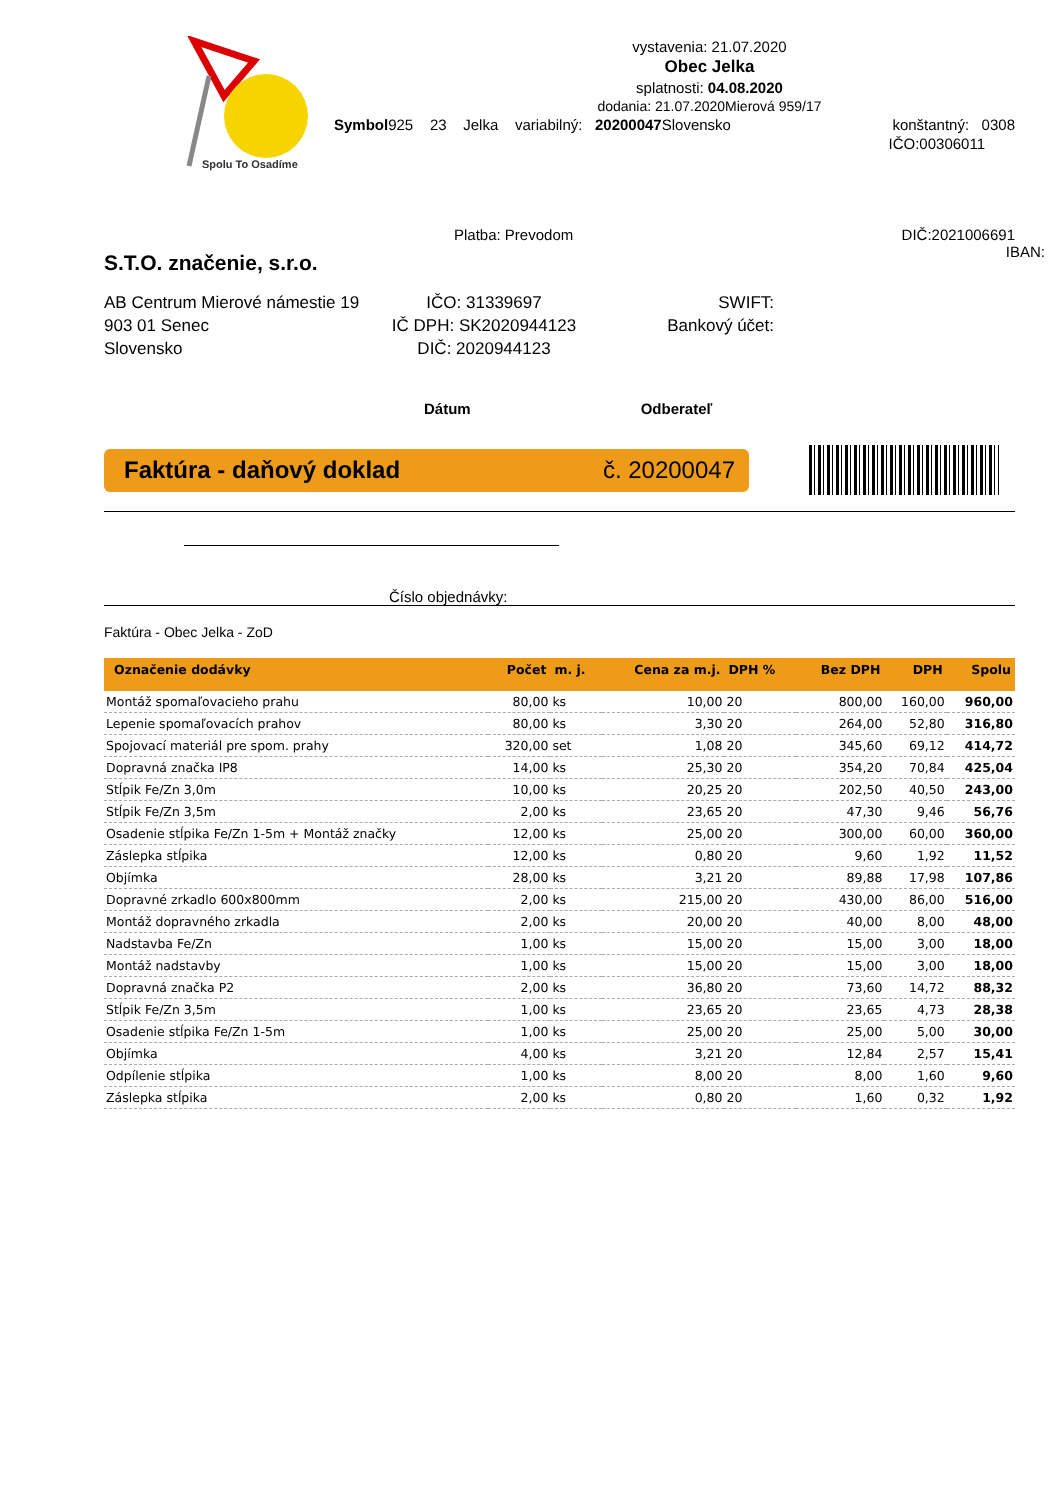Spolu To Osadíme
vystavenia: 21.07.2020
Obec Jelka
splatnosti: 04.08.2020
dodania: 21.07.2020Mierová 959/17
Symbol925 23 Jelka variabilný: 20200047 Slovensko konštantný: 0308
IČO:00306011
Platba: Prevodom DIČ:2021006691
S.T.O. značenie, s.r.o.
IBAN:
AB Centrum Mierové námestie 19
903 01 Senec
Slovensko
IČO: 31339697
IČ DPH: SK2020944123
DIČ: 2020944123
SWIFT:
Bankový účet:
Dátum Odberateľ
Faktúra - daňový doklad č. 20200047
Číslo objednávky:
Faktúra - Obec Jelka - ZoD
| Označenie dodávky | Počet | m. j. | Cena za m.j. | DPH % | Bez DPH | DPH | Spolu |
| --- | --- | --- | --- | --- | --- | --- | --- |
| Montáž spomaľovacieho prahu | 80,00 | ks | 10,00 | 20 | 800,00 | 160,00 | 960,00 |
| Lepenie spomaľovacích prahov | 80,00 | ks | 3,30 | 20 | 264,00 | 52,80 | 316,80 |
| Spojovací materiál pre spom. prahy | 320,00 | set | 1,08 | 20 | 345,60 | 69,12 | 414,72 |
| Dopravná značka IP8 | 14,00 | ks | 25,30 | 20 | 354,20 | 70,84 | 425,04 |
| Stĺpik Fe/Zn 3,0m | 10,00 | ks | 20,25 | 20 | 202,50 | 40,50 | 243,00 |
| Stĺpik Fe/Zn 3,5m | 2,00 | ks | 23,65 | 20 | 47,30 | 9,46 | 56,76 |
| Osadenie stĺpika Fe/Zn 1-5m + Montáž značky | 12,00 | ks | 25,00 | 20 | 300,00 | 60,00 | 360,00 |
| Záslepka stĺpika | 12,00 | ks | 0,80 | 20 | 9,60 | 1,92 | 11,52 |
| Objímka | 28,00 | ks | 3,21 | 20 | 89,88 | 17,98 | 107,86 |
| Dopravné zrkadlo 600x800mm | 2,00 | ks | 215,00 | 20 | 430,00 | 86,00 | 516,00 |
| Montáž dopravného zrkadla | 2,00 | ks | 20,00 | 20 | 40,00 | 8,00 | 48,00 |
| Nadstavba Fe/Zn | 1,00 | ks | 15,00 | 20 | 15,00 | 3,00 | 18,00 |
| Montáž nadstavby | 1,00 | ks | 15,00 | 20 | 15,00 | 3,00 | 18,00 |
| Dopravná značka P2 | 2,00 | ks | 36,80 | 20 | 73,60 | 14,72 | 88,32 |
| Stĺpik Fe/Zn 3,5m | 1,00 | ks | 23,65 | 20 | 23,65 | 4,73 | 28,38 |
| Osadenie stĺpika Fe/Zn 1-5m | 1,00 | ks | 25,00 | 20 | 25,00 | 5,00 | 30,00 |
| Objímka | 4,00 | ks | 3,21 | 20 | 12,84 | 2,57 | 15,41 |
| Odpílenie stĺpika | 1,00 | ks | 8,00 | 20 | 8,00 | 1,60 | 9,60 |
| Záslepka stĺpika | 2,00 | ks | 0,80 | 20 | 1,60 | 0,32 | 1,92 |